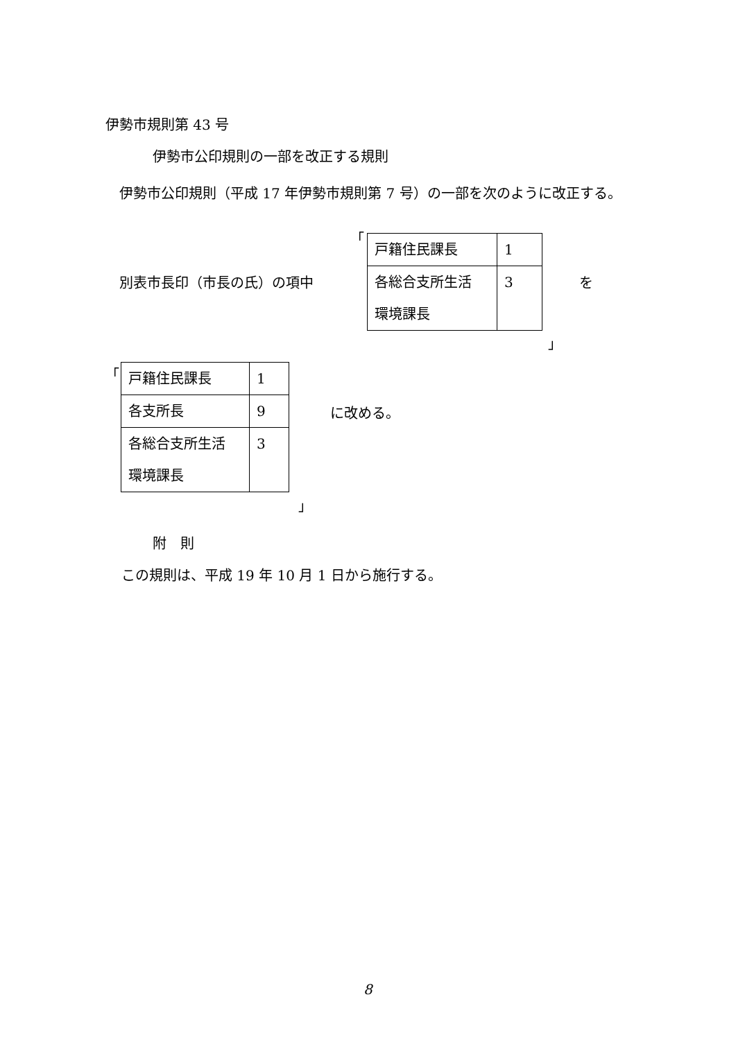伊勢市規則第 43 号
伊勢市公印規則の一部を改正する規則
　伊勢市公印規則（平成 17 年伊勢市規則第 7 号）の一部を次のように改正する。
「
別表市長印（市長の氏）の項中
| 戸籍住民課長 | 1 |
| 各総合支所生活 環境課長 | 3 |
を
」
「
| 戸籍住民課長 | 1 |
| 各支所長 | 9 |
| 各総合支所生活 環境課長 | 3 |
に改める。
」
附　則
この規則は、平成 19 年 10 月 1 日から施行する。
8